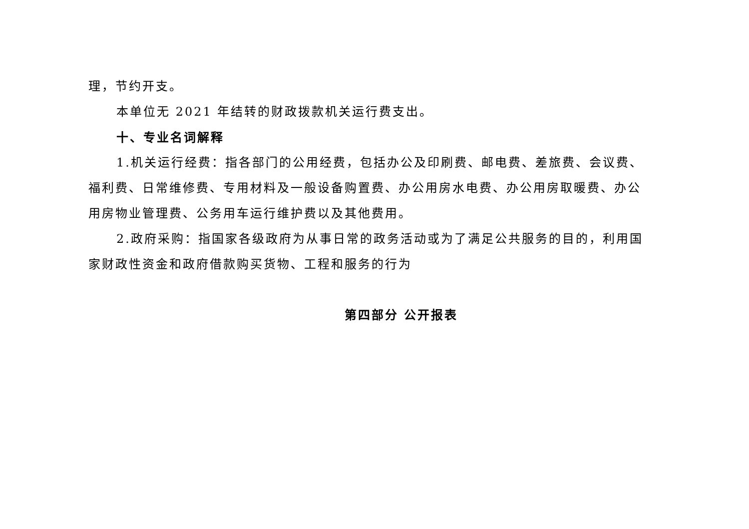理，节约开支。
本单位无 2021 年结转的财政拨款机关运行费支出。
十、专业名词解释
1.机关运行经费：指各部门的公用经费，包括办公及印刷费、邮电费、差旅费、会议费、福利费、日常维修费、专用材料及一般设备购置费、办公用房水电费、办公用房取暖费、办公用房物业管理费、公务用车运行维护费以及其他费用。
2.政府采购：指国家各级政府为从事日常的政务活动或为了满足公共服务的目的，利用国家财政性资金和政府借款购买货物、工程和服务的行为
第四部分 公开报表